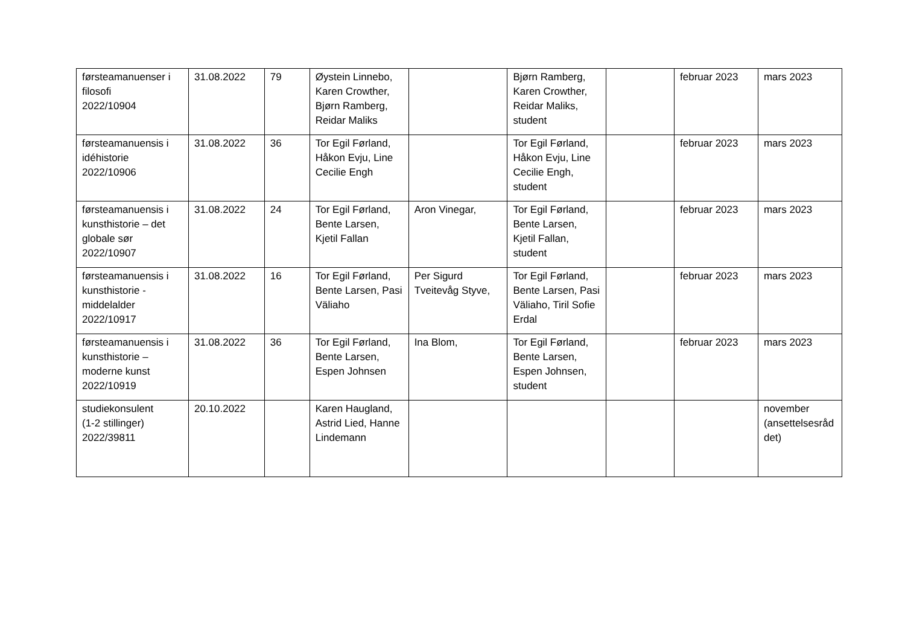| førsteamanuenser i filosofi 2022/10904 | 31.08.2022 | 79 | Øystein Linnebo, Karen Crowther, Bjørn Ramberg, Reidar Maliks | | Bjørn Ramberg, Karen Crowther, Reidar Maliks, student | | februar 2023 | mars 2023 |
| førsteamanuensis i idéhistorie 2022/10906 | 31.08.2022 | 36 | Tor Egil Førland, Håkon Evju, Line Cecilie Engh | | Tor Egil Førland, Håkon Evju, Line Cecilie Engh, student | | februar 2023 | mars 2023 |
| førsteamanuensis i kunsthistorie – det globale sør 2022/10907 | 31.08.2022 | 24 | Tor Egil Førland, Bente Larsen, Kjetil Fallan | Aron Vinegar, | Tor Egil Førland, Bente Larsen, Kjetil Fallan, student | | februar 2023 | mars 2023 |
| førsteamanuensis i kunsthistorie - middelalder 2022/10917 | 31.08.2022 | 16 | Tor Egil Førland, Bente Larsen, Pasi Väliaho | Per Sigurd Tveitevåg Styve, | Tor Egil Førland, Bente Larsen, Pasi Väliaho, Tiril Sofie Erdal | | februar 2023 | mars 2023 |
| førsteamanuensis i kunsthistorie – moderne kunst 2022/10919 | 31.08.2022 | 36 | Tor Egil Førland, Bente Larsen, Espen Johnsen | Ina Blom, | Tor Egil Førland, Bente Larsen, Espen Johnsen, student | | februar 2023 | mars 2023 |
| studiekonsulent (1-2 stillinger) 2022/39811 | 20.10.2022 | | Karen Haugland, Astrid Lied, Hanne Lindemann | | | | | november (ansettelsesråd det) |